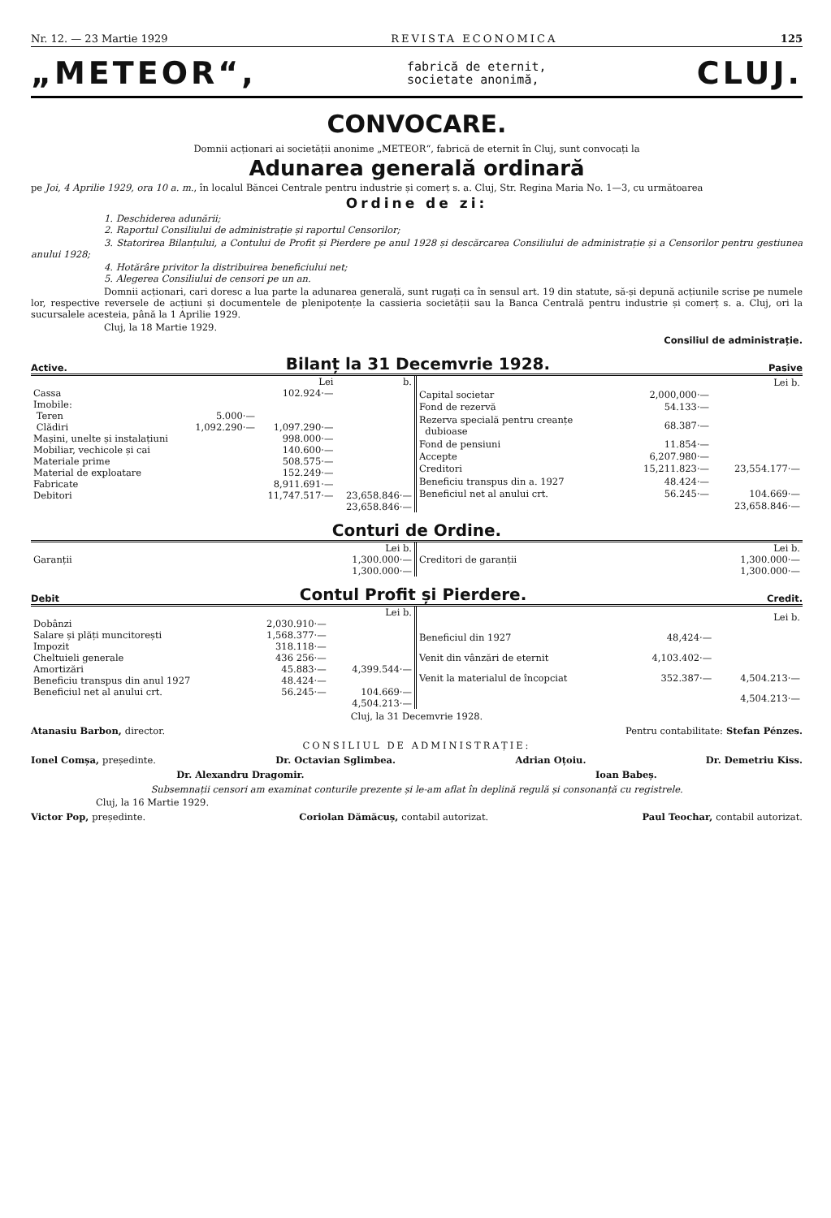Nr. 12. — 23 Martie 1929 REVISTA ECONOMICA 125
„METEOR“, fabrică de eternit,
societate anonimă, CLUJ.
CONVOCARE.
Domnii acționari ai societății anonime „METEOR“, fabrică de eternit în Cluj, sunt convocați la
Adunarea generală ordinară
pe Joi, 4 Aprilie 1929, ora 10 a. m., în localul Băncei Centrale pentru industrie și comerț s. a. Cluj, Str. Regina Maria No. 1—3, cu următoarea
Ordine de zi:
1. Deschiderea adunării;
2. Raportul Consiliului de administrație și raportul Censorilor;
3. Statorirea Bilanțului, a Contului de Profit și Pierdere pe anul 1928 și descărcarea Consiliului de administrație și a Censorilor pentru gestiunea anului 1928;
4. Hotărâre privitor la distribuirea beneficiului net;
5. Alegerea Consiliului de censori pe un an.
Domnii acționari, cari doresc a lua parte la adunarea generală, sunt rugați ca în sensul art. 19 din statute, să-și depună acțiunile scrise pe numele lor, respective reversele de acțiuni și documentele de plenipotențe la cassieria societății sau la Banca Centrală pentru industrie și comerț s. a. Cluj, ori la sucursalele acesteia, până la 1 Aprilie 1929.
Cluj, la 18 Martie 1929.
Consiliul de administrație.
Active. Bilanț la 31 Decemvrie 1928. Pasive
| | | Lei | b. |
| Cassa | | 102.924·— | |
| Imobile: | | | |
| Teren | 5.000·— | | |
| Clădiri | 1,092.290·— | 1,097.290·— | |
| Mașini, unelte și instalațiuni | | 998.000·— | |
| Mobiliar, vechicole și cai | | 140.600·— | |
| Materiale prime | | 508.575·— | |
| Material de exploatare | | 152.249·— | |
| Fabricate | | 8,911.691·— | |
| Debitori | | 11,747.517·— | 23,658.846·— |
| | | | 23,658.846·— |
| | | Lei b. |
| Capital societar | 2,000,000·— | |
| Fond de rezervă | 54.133·— | |
| Rezerva specială pentru creanțe dubioase | 68.387·— | |
| Fond de pensiuni | 11.854·— | |
| Accepte | 6,207.980·— | |
| Creditori | 15,211.823·— | 23,554.177·— |
| Beneficiu transpus din a. 1927 | 48.424·— | |
| Beneficiul net al anului crt. | 56.245·— | 104.669·— |
| | | 23,658.846·— |
Conturi de Ordine.
| | Lei b. |
| Garanții | 1,300.000·— |
| | 1,300.000·— |
| | Lei b. |
| Creditori de garanții | 1,300.000·— |
| | 1,300.000·— |
Debit Contul Profit și Pierdere. Credit.
| | | Lei b. |
| Dobânzi | 2,030.910·— | |
| Salare și plăți muncitorești | 1,568.377·— | |
| Impozit | 318.118·— | |
| Cheltuieli generale | 436 256·— | |
| Amortizări | 45.883·— | 4,399.544·— |
| Beneficiu transpus din anul 1927 | 48.424·— | |
| Beneficiul net al anului crt. | 56.245·— | 104.669·— |
| | | 4,504.213·— |
| | | Lei b. |
| Beneficiul din 1927 | 48,424·— | |
| Venit din vânzări de eternit | 4,103.402·— | |
| Venit la materialul de încopciat | 352.387·— | 4,504.213·— |
| | | 4,504.213·— |
Cluj, la 31 Decemvrie 1928.
Atanasiu Barbon, director. Pentru contabilitate: Stefan Pénzes.
CONSILIUL DE ADMINISTRAȚIE:
Ionel Comșa, președinte. Dr. Octavian Sglimbea. Adrian Oțoiu. Dr. Demetriu Kiss.
Dr. Alexandru Dragomir. Ioan Babeș.
Subsemnații censori am examinat conturile prezente și le-am aflat în deplină regulă și consonanță cu registrele.
Cluj, la 16 Martie 1929.
Victor Pop, președinte. Coriolan Dămăcuș, contabil autorizat. Paul Teochar, contabil autorizat.